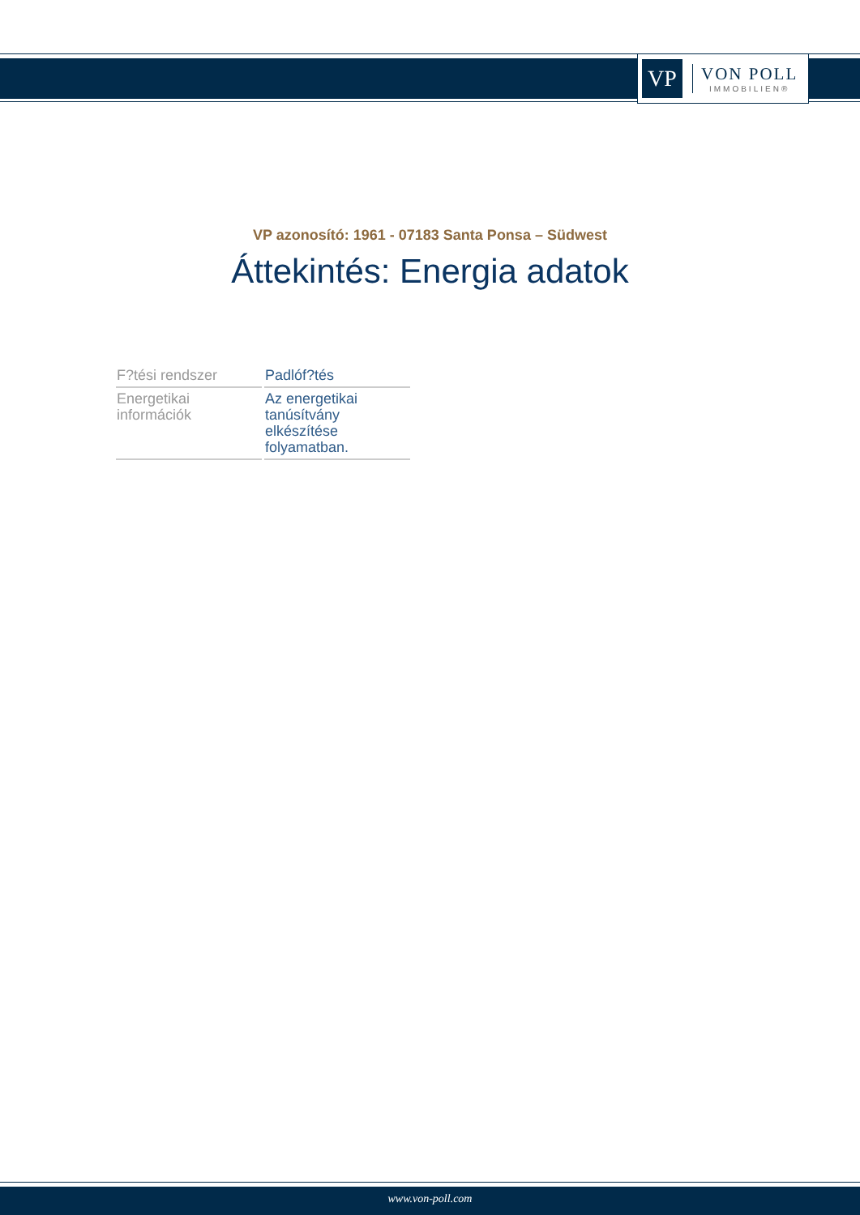VP
VON POLL
IMMOBILIEN®
VP azonosító: 1961 - 07183 Santa Ponsa – Südwest
Áttekintés: Energia adatok
| F?tési rendszer | Padlóf?tés |
| Energetikai információk | Az energetikai tanúsítvány elkészítése folyamatban. |
www.von-poll.com